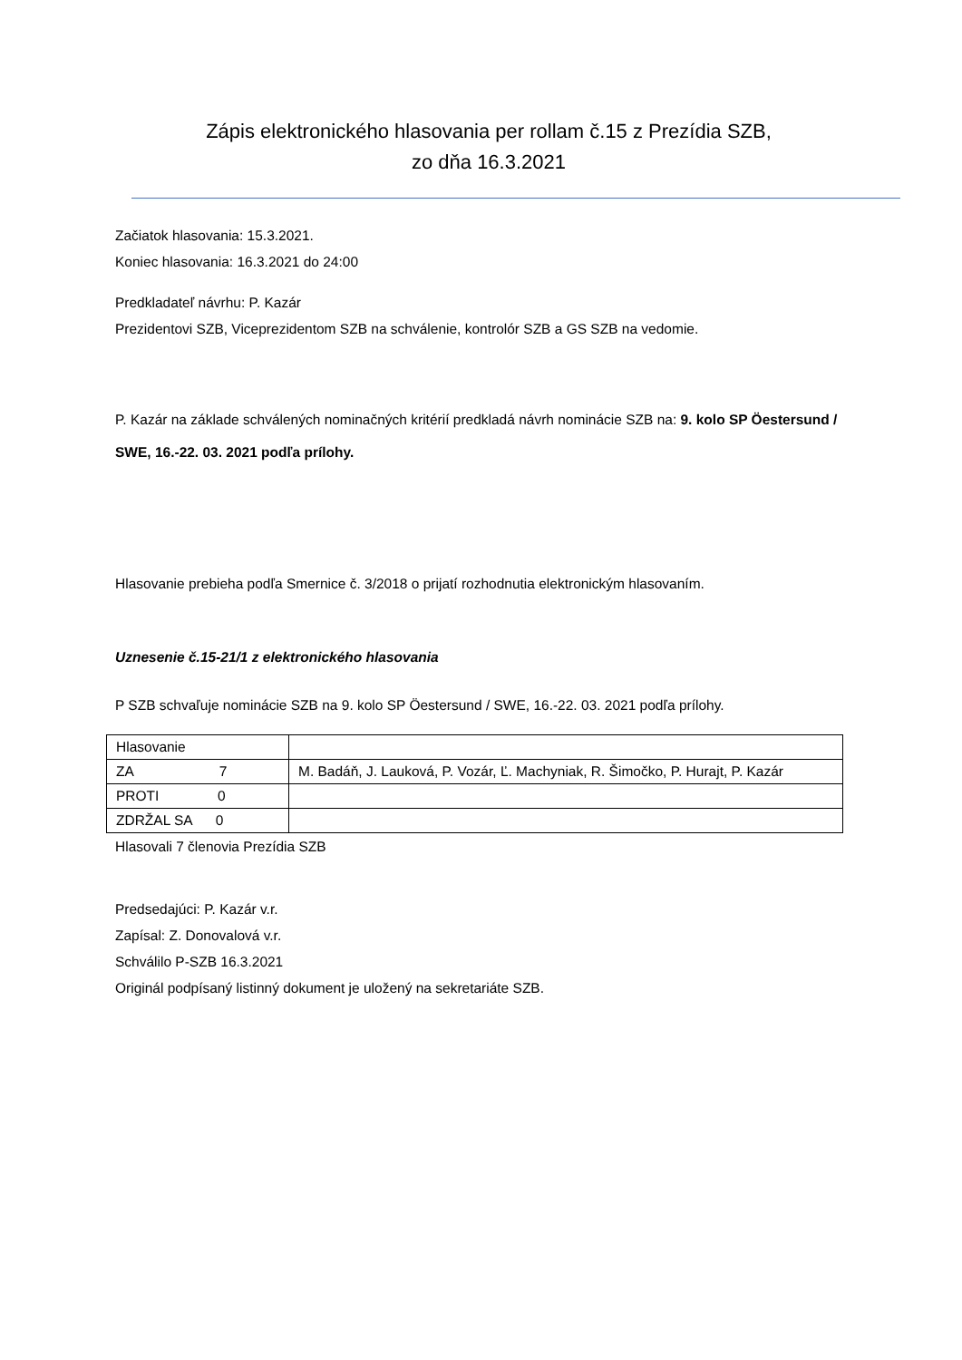Zápis elektronického hlasovania per rollam č.15 z Prezídia SZB,
zo dňa 16.3.2021
Začiatok hlasovania: 15.3.2021.
Koniec hlasovania: 16.3.2021 do 24:00
Predkladateľ návrhu: P. Kazár
Prezidentovi SZB, Viceprezidentom SZB na schválenie, kontrolór SZB a GS SZB na vedomie.
P. Kazár na základe schválených nominačných kritérií predkladá návrh nominácie SZB na: 9. kolo SP Öestersund / SWE, 16.-22. 03. 2021 podľa prílohy.
Hlasovanie prebieha podľa Smernice č. 3/2018 o prijatí rozhodnutia elektronickým hlasovaním.
Uznesenie č.15-21/1 z elektronického hlasovania
P SZB schvaľuje nominácie SZB na 9. kolo SP Öestersund / SWE, 16.-22. 03. 2021 podľa prílohy.
| Hlasovanie | |
| ZA 7 | M. Badáň, J. Lauková, P. Vozár, Ľ. Machyniak, R. Šimočko, P. Hurajt, P. Kazár |
| PROTI 0 | |
| ZDRŽAL SA 0 | |
Hlasovali 7 členovia Prezídia SZB
Predsedajúci: P. Kazár v.r.
Zapísal: Z. Donovalová v.r.
Schválilo P-SZB 16.3.2021
Originál podpísaný listinný dokument je uložený na sekretariáte SZB.